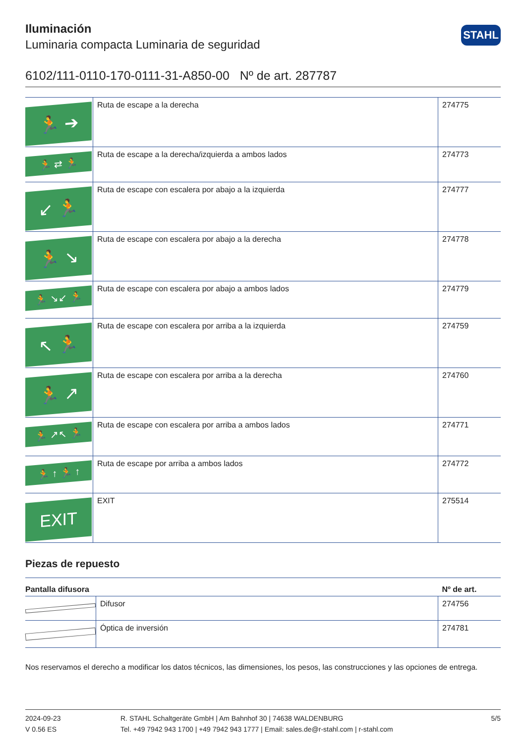STAHL
Iluminación
Luminaria compacta Luminaria de seguridad
6102/111-0110-170-0111-31-A850-00 Nº de art. 287787
| 🏃 ➔ | Ruta de escape a la derecha | 274775 |
| 🏃 ⇄ 🏃 | Ruta de escape a la derecha/izquierda a ambos lados | 274773 |
| ↙ 🏃 | Ruta de escape con escalera por abajo a la izquierda | 274777 |
| 🏃 ↘ | Ruta de escape con escalera por abajo a la derecha | 274778 |
| 🏃 ↘↙ 🏃 | Ruta de escape con escalera por abajo a ambos lados | 274779 |
| ↖ 🏃 | Ruta de escape con escalera por arriba a la izquierda | 274759 |
| 🏃 ↗ | Ruta de escape con escalera por arriba a la derecha | 274760 |
| 🏃 ↗↖ 🏃 | Ruta de escape con escalera por arriba a ambos lados | 274771 |
| 🏃 ↑ 🏃 ↑ | Ruta de escape por arriba a ambos lados | 274772 |
| EXIT | EXIT | 275514 |
Piezas de repuesto
| Pantalla difusora | | Nº de art. |
| --- | --- | --- |
| | Difusor | 274756 |
| | Óptica de inversión | 274781 |
Nos reservamos el derecho a modificar los datos técnicos, las dimensiones, los pesos, las construcciones y las opciones de entrega.
2024-09-23
V 0.56 ES
R. STAHL Schaltgeräte GmbH | Am Bahnhof 30 | 74638 WALDENBURG
Tel. +49 7942 943 1700 | +49 7942 943 1777 | Email: sales.de@r-stahl.com | r-stahl.com
5/5